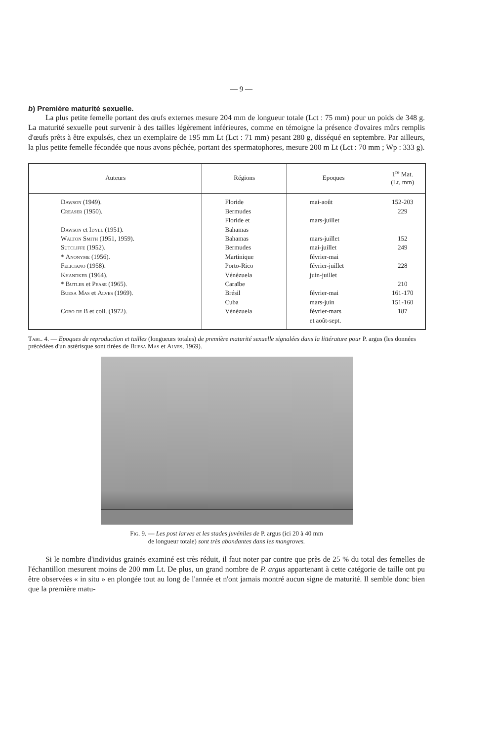— 9 —
b) Première maturité sexuelle.
La plus petite femelle portant des œufs externes mesure 204 mm de longueur totale (Lct : 75 mm) pour un poids de 348 g. La maturité sexuelle peut survenir à des tailles légèrement inférieures, comme en témoigne la présence d'ovaires mûrs remplis d'œufs prêts à être expulsés, chez un exemplaire de 195 mm Lt (Lct : 71 mm) pesant 280 g, disséqué en septembre. Par ailleurs, la plus petite femelle fécondée que nous avons pêchée, portant des spermatophores, mesure 200 m Lt (Lct : 70 mm ; Wp : 333 g).
| Auteurs | Régions | Epoques | 1<sup>re</sup> Mat. (Lt, mm) |
| --- | --- | --- | --- |
| Dawson (1949). Creaser (1950). Dawson et Idyll (1951). Walton Smith (1951, 1959). Sutcliffe (1952). * Anonyme (1956). Feliciano (1958). Khandker (1964). * Butler et Pease (1965). Buesa Mas et Alves (1969). Cobo de B et coll. (1972). | Floride Bermudes Floride et Bahamas Bahamas Bermudes Martinique Porto-Rico Vénézuela Caraïbe Brésil Cuba Vénézuela | mai-août mars-juillet mars-juillet mai-juillet février-mai février-juillet juin-juillet février-mai mars-juin février-mars et août-sept. | 152-203 229 152 249 228 210 161-170 151-160 187 |
Tabl. 4. — Epoques de reproduction et tailles (longueurs totales) de première maturité sexuelle signalées dans la littérature pour P. argus (les données précédées d'un astérisque sont tirées de Buesa Mas et Alves, 1969).
Fig. 9. — Les post larves et les stades juvéniles de P. argus (ici 20 à 40 mm
de longueur totale) sont très abondantes dans les mangroves.
Si le nombre d'individus grainés examiné est très réduit, il faut noter par contre que près de 25 % du total des femelles de l'échantillon mesurent moins de 200 mm Lt. De plus, un grand nombre de P. argus appartenant à cette catégorie de taille ont pu être observées « in situ » en plongée tout au long de l'année et n'ont jamais montré aucun signe de maturité. Il semble donc bien que la première matu-